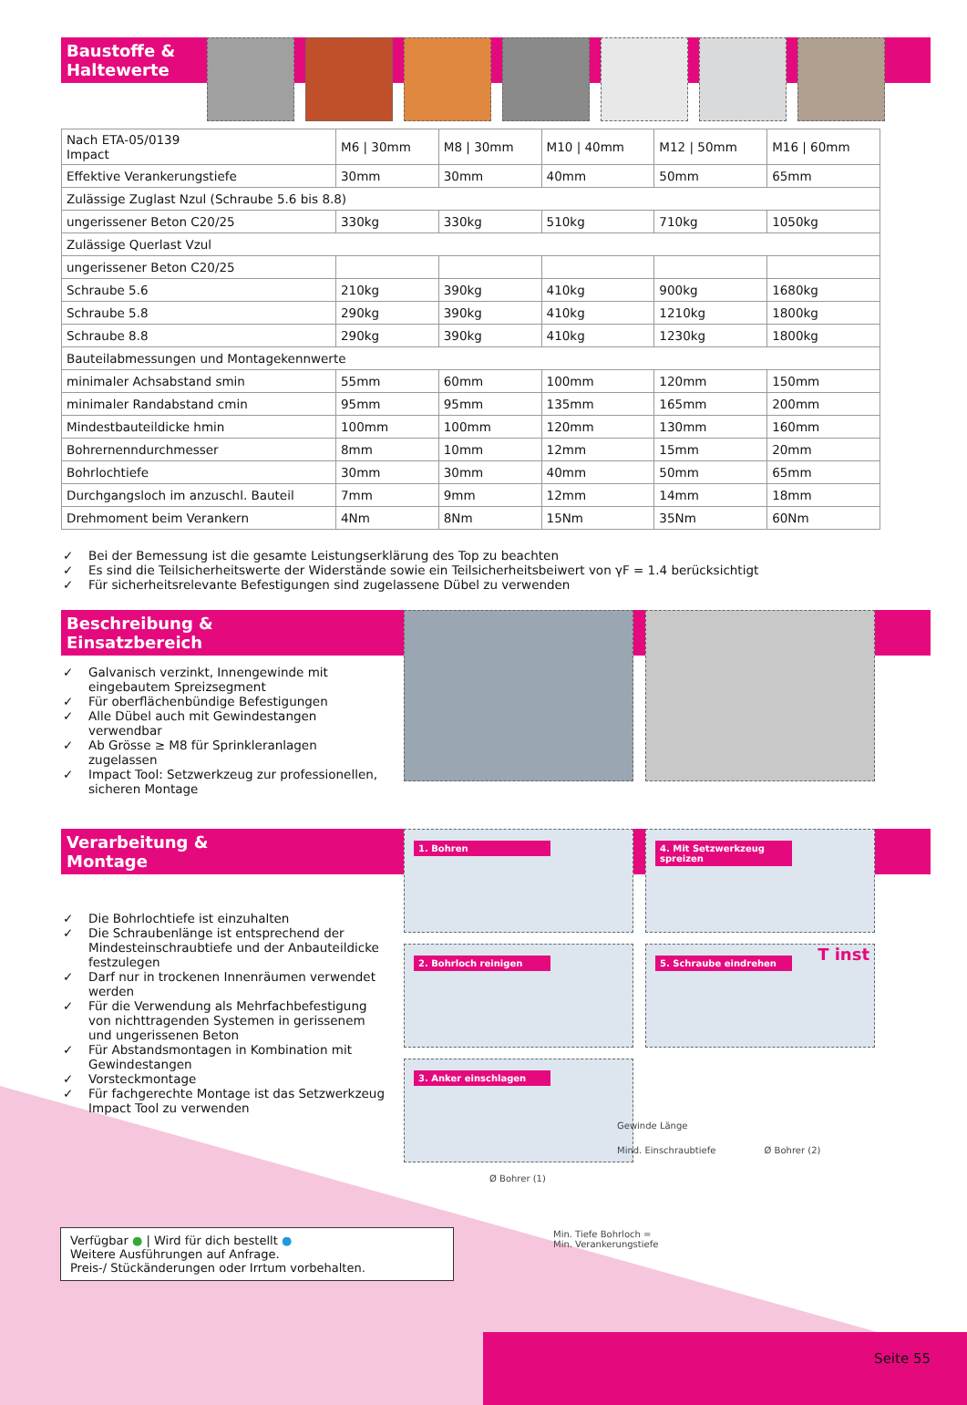Baustoffe &
Haltewerte
| Nach ETA-05/0139 Impact | M6 / 30mm | M8 / 30mm | M10 / 40mm | M12 / 50mm | M16 / 60mm |
| Effektive Verankerungstiefe | 30mm | 30mm | 40mm | 50mm | 65mm |
| Zulässige Zuglast Nzul (Schraube 5.6 bis 8.8) | | | | | |
| ungerissener Beton C20/25 | 330kg | 330kg | 510kg | 710kg | 1050kg |
| Zulässige Querlast Vzul | | | | | |
| ungerissener Beton C20/25 | | | | | |
| Schraube 5.6 | 210kg | 390kg | 410kg | 900kg | 1680kg |
| Schraube 5.8 | 290kg | 390kg | 410kg | 1210kg | 1800kg |
| Schraube 8.8 | 290kg | 390kg | 410kg | 1230kg | 1800kg |
| Bauteilabmessungen und Montagekennwerte | | | | | |
| minimaler Achsabstand smin | 55mm | 60mm | 100mm | 120mm | 150mm |
| minimaler Randabstand cmin | 95mm | 95mm | 135mm | 165mm | 200mm |
| Mindestbauteildicke hmin | 100mm | 100mm | 120mm | 130mm | 160mm |
| Bohrernenndurchmesser | 8mm | 10mm | 12mm | 15mm | 20mm |
| Bohrlochtiefe | 30mm | 30mm | 40mm | 50mm | 65mm |
| Durchgangsloch im anzuschl. Bauteil | 7mm | 9mm | 12mm | 14mm | 18mm |
| Drehmoment beim Verankern | 4Nm | 8Nm | 15Nm | 35Nm | 60Nm |
✓ Bei der Bemessung ist die gesamte Leistungserklärung des Top zu beachten
✓ Es sind die Teilsicherheitswerte der Widerstände sowie ein Teilsicherheitsbeiwert von γF = 1.4 berücksichtigt
✓ Für sicherheitsrelevante Befestigungen sind zugelassene Dübel zu verwenden
Beschreibung &
Einsatzbereich
✓ Galvanisch verzinkt, Innengewinde mit eingebautem Spreizsegment
✓ Für oberflächenbündige Befestigungen
✓ Alle Dübel auch mit Gewindestangen verwendbar
✓ Ab Grösse ≥ M8 für Sprinkleranlagen zugelassen
✓ Impact Tool: Setzwerkzeug zur professionellen, sicheren Montage
Verarbeitung &
Montage
1. Bohren 4. Mit Setzwerkzeug spreizen
2. Bohrloch reinigen 5. Schraube eindrehen T inst
3. Anker einschlagen
Gewinde Länge
Mind. Einschraubtiefe Ø Bohrer (2)
Ø Bohrer (1)
Min. Tiefe Bohrloch =
Min. Verankerungstiefe
✓ Die Bohrlochtiefe ist einzuhalten
✓ Die Schraubenlänge ist entsprechend der Mindesteinschraubtiefe und der Anbauteildicke festzulegen
✓ Darf nur in trockenen Innenräumen verwendet werden
✓ Für die Verwendung als Mehrfachbefestigung von nichttragenden Systemen in gerissenem und ungerissenen Beton
✓ Für Abstandsmontagen in Kombination mit Gewindestangen
✓ Vorsteckmontage
✓ Für fachgerechte Montage ist das Setzwerkzeug Impact Tool zu verwenden
Verfügbar ● | Wird für dich bestellt ●
Weitere Ausführungen auf Anfrage.
Preis-/ Stückänderungen oder Irrtum vorbehalten.
Seite 55